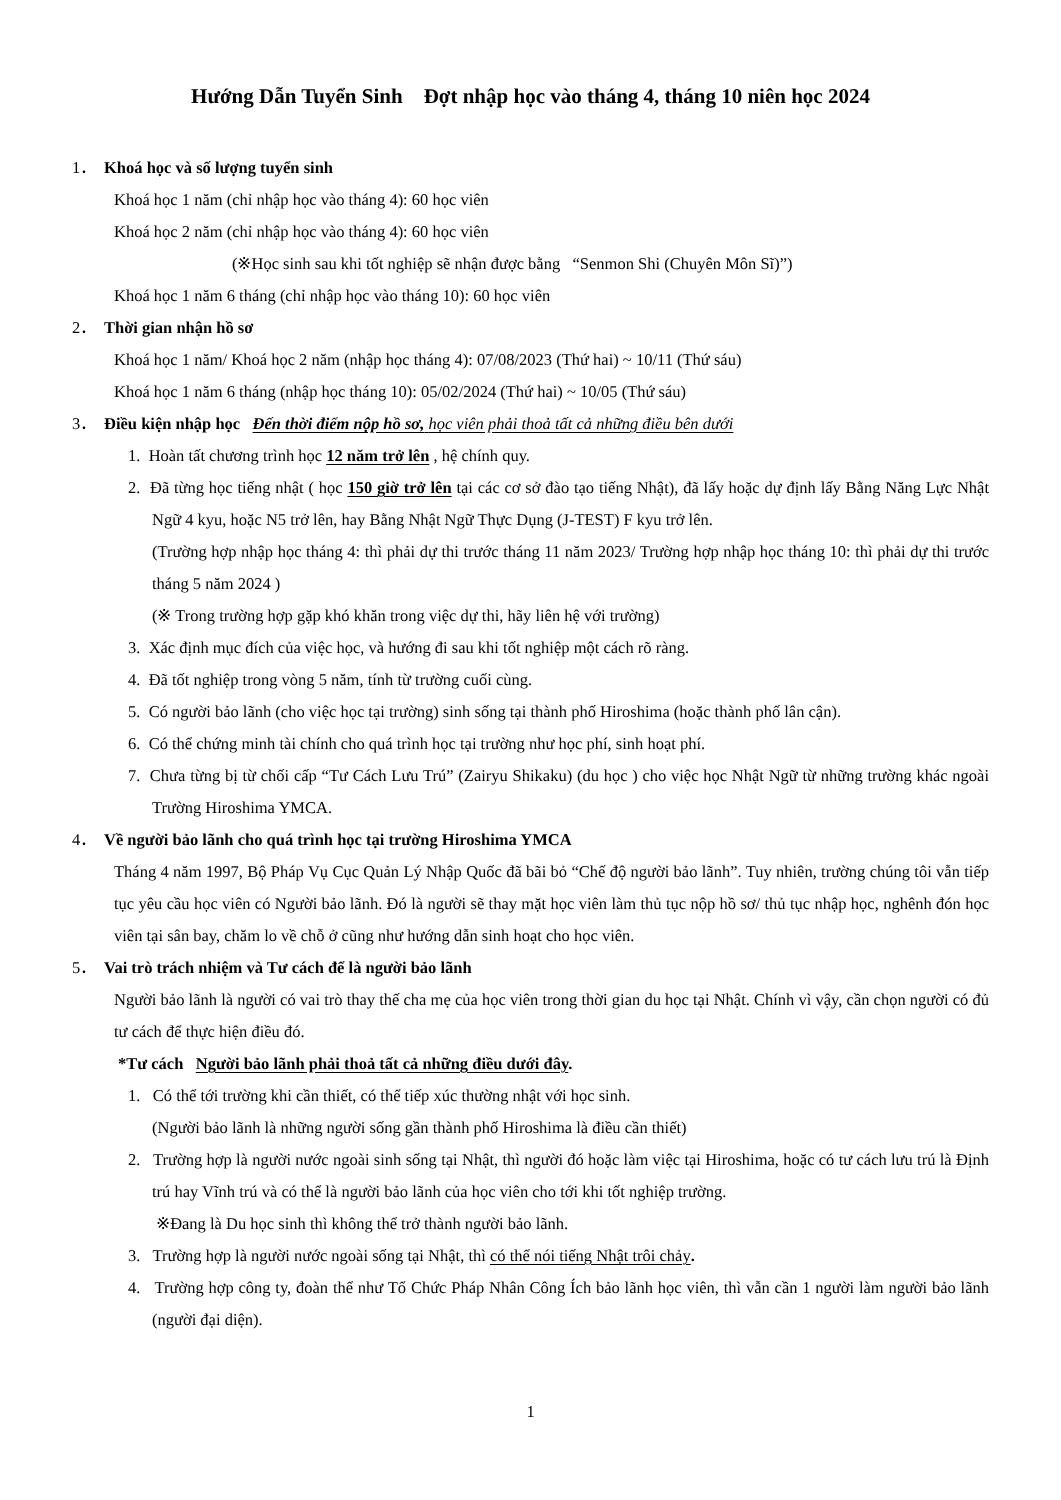Hướng Dẫn Tuyển Sinh Đợt nhập học vào tháng 4, tháng 10 niên học 2024
1． Khoá học và số lượng tuyển sinh
Khoá học 1 năm (chỉ nhập học vào tháng 4): 60 học viên
Khoá học 2 năm (chỉ nhập học vào tháng 4): 60 học viên
(※Học sinh sau khi tốt nghiệp sẽ nhận được bằng “Senmon Shi (Chuyên Môn Sĩ)”)
Khoá học 1 năm 6 tháng (chỉ nhập học vào tháng 10): 60 học viên
2． Thời gian nhận hồ sơ
Khoá học 1 năm/ Khoá học 2 năm (nhập học tháng 4): 07/08/2023 (Thứ hai) ~ 10/11 (Thứ sáu)
Khoá học 1 năm 6 tháng (nhập học tháng 10): 05/02/2024 (Thứ hai) ~ 10/05 (Thứ sáu)
3． Điều kiện nhập học Đến thời điểm nộp hồ sơ, học viên phải thoả tất cả những điều bên dưới
1. Hoàn tất chương trình học 12 năm trở lên , hệ chính quy.
2. Đã từng học tiếng nhật ( học 150 giờ trở lên tại các cơ sở đào tạo tiếng Nhật), đã lấy hoặc dự định lấy Bằng Năng Lực Nhật Ngữ 4 kyu, hoặc N5 trở lên, hay Bằng Nhật Ngữ Thực Dụng (J-TEST) F kyu trở lên.
(Trường hợp nhập học tháng 4: thì phải dự thi trước tháng 11 năm 2023/ Trường hợp nhập học tháng 10: thì phải dự thi trước tháng 5 năm 2024 )
(※ Trong trường hợp gặp khó khăn trong việc dự thi, hãy liên hệ với trường)
3. Xác định mục đích của việc học, và hướng đi sau khi tốt nghiệp một cách rõ ràng.
4. Đã tốt nghiệp trong vòng 5 năm, tính từ trường cuối cùng.
5. Có người bảo lãnh (cho việc học tại trường) sinh sống tại thành phố Hiroshima (hoặc thành phố lân cận).
6. Có thể chứng minh tài chính cho quá trình học tại trường như học phí, sinh hoạt phí.
7. Chưa từng bị từ chối cấp “Tư Cách Lưu Trú” (Zairyu Shikaku) (du học ) cho việc học Nhật Ngữ từ những trường khác ngoài Trường Hiroshima YMCA.
4． Về người bảo lãnh cho quá trình học tại trường Hiroshima YMCA
Tháng 4 năm 1997, Bộ Pháp Vụ Cục Quản Lý Nhập Quốc đã bãi bỏ “Chế độ người bảo lãnh”. Tuy nhiên, trường chúng tôi vẫn tiếp tục yêu cầu học viên có Người bảo lãnh. Đó là người sẽ thay mặt học viên làm thủ tục nộp hồ sơ/ thủ tục nhập học, nghênh đón học viên tại sân bay, chăm lo về chỗ ở cũng như hướng dẫn sinh hoạt cho học viên.
5． Vai trò trách nhiệm và Tư cách để là người bảo lãnh
Người bảo lãnh là người có vai trò thay thế cha mẹ của học viên trong thời gian du học tại Nhật. Chính vì vậy, cần chọn người có đủ tư cách để thực hiện điều đó.
*Tư cách Người bảo lãnh phải thoả tất cả những điều dưới đây.
1. Có thể tới trường khi cần thiết, có thể tiếp xúc thường nhật với học sinh.
(Người bảo lãnh là những người sống gần thành phố Hiroshima là điều cần thiết)
2. Trường hợp là người nước ngoài sinh sống tại Nhật, thì người đó hoặc làm việc tại Hiroshima, hoặc có tư cách lưu trú là Định trú hay Vĩnh trú và có thể là người bảo lãnh của học viên cho tới khi tốt nghiệp trường.
※Đang là Du học sinh thì không thể trở thành người bảo lãnh.
3. Trường hợp là người nước ngoài sống tại Nhật, thì có thể nói tiếng Nhật trôi chảy.
4. Trường hợp công ty, đoàn thể như Tổ Chức Pháp Nhân Công Ích bảo lãnh học viên, thì vẫn cần 1 người làm người bảo lãnh (người đại diện).
1